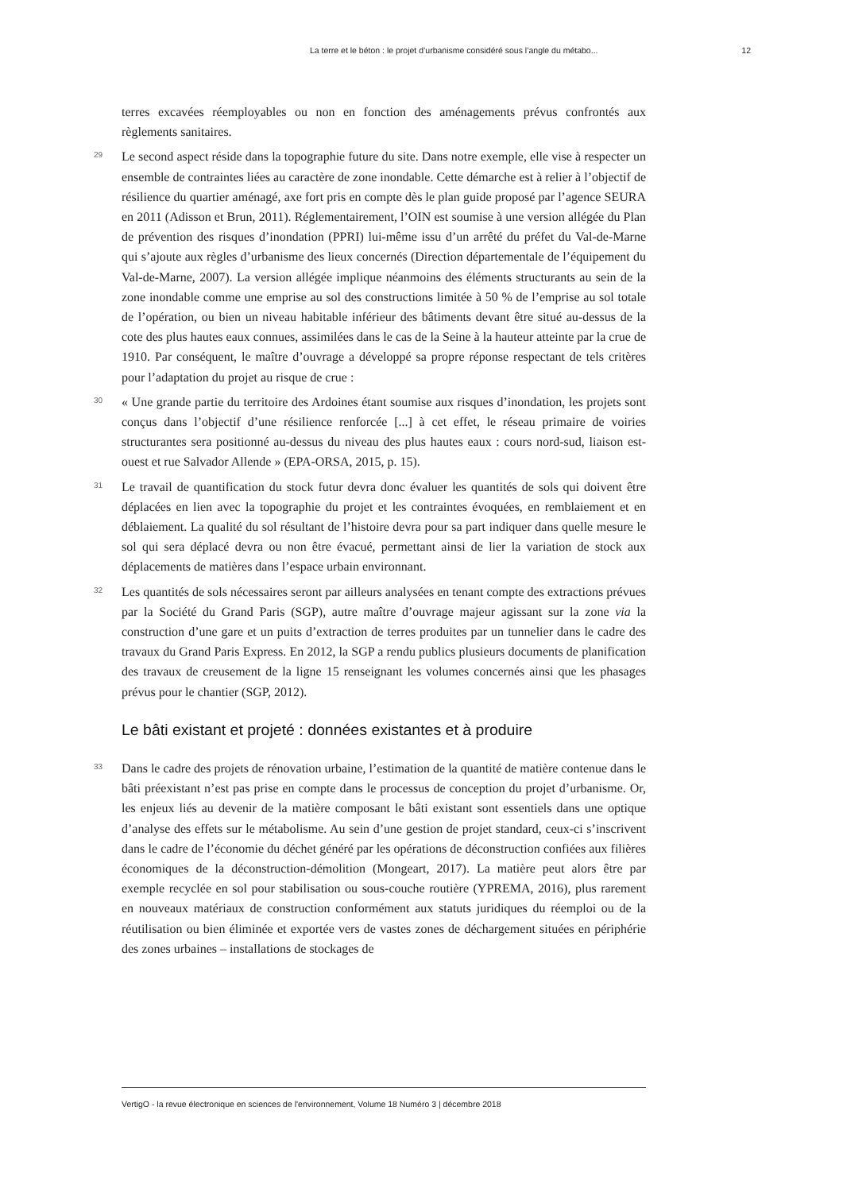La terre et le béton : le projet d’urbanisme considéré sous l’angle du métabo... 12
terres excavées réemployables ou non en fonction des aménagements prévus confrontés aux règlements sanitaires.
29
Le second aspect réside dans la topographie future du site. Dans notre exemple, elle vise à respecter un ensemble de contraintes liées au caractère de zone inondable. Cette démarche est à relier à l’objectif de résilience du quartier aménagé, axe fort pris en compte dès le plan guide proposé par l’agence SEURA en 2011 (Adisson et Brun, 2011). Réglementairement, l’OIN est soumise à une version allégée du Plan de prévention des risques d’inondation (PPRI) lui-même issu d’un arrêté du préfet du Val-de-Marne qui s’ajoute aux règles d’urbanisme des lieux concernés (Direction départementale de l’équipement du Val-de-Marne, 2007). La version allégée implique néanmoins des éléments structurants au sein de la zone inondable comme une emprise au sol des constructions limitée à 50 % de l’emprise au sol totale de l’opération, ou bien un niveau habitable inférieur des bâtiments devant être situé au-dessus de la cote des plus hautes eaux connues, assimilées dans le cas de la Seine à la hauteur atteinte par la crue de 1910. Par conséquent, le maître d’ouvrage a développé sa propre réponse respectant de tels critères pour l’adaptation du projet au risque de crue :
30
« Une grande partie du territoire des Ardoines étant soumise aux risques d’inondation, les projets sont conçus dans l’objectif d’une résilience renforcée [...] à cet effet, le réseau primaire de voiries structurantes sera positionné au-dessus du niveau des plus hautes eaux : cours nord-sud, liaison est-ouest et rue Salvador Allende » (EPA-ORSA, 2015, p. 15).
31
Le travail de quantification du stock futur devra donc évaluer les quantités de sols qui doivent être déplacées en lien avec la topographie du projet et les contraintes évoquées, en remblaiement et en déblaiement. La qualité du sol résultant de l’histoire devra pour sa part indiquer dans quelle mesure le sol qui sera déplacé devra ou non être évacué, permettant ainsi de lier la variation de stock aux déplacements de matières dans l’espace urbain environnant.
32
Les quantités de sols nécessaires seront par ailleurs analysées en tenant compte des extractions prévues par la Société du Grand Paris (SGP), autre maître d’ouvrage majeur agissant sur la zone via la construction d’une gare et un puits d’extraction de terres produites par un tunnelier dans le cadre des travaux du Grand Paris Express. En 2012, la SGP a rendu publics plusieurs documents de planification des travaux de creusement de la ligne 15 renseignant les volumes concernés ainsi que les phasages prévus pour le chantier (SGP, 2012).
Le bâti existant et projeté : données existantes et à produire
33
Dans le cadre des projets de rénovation urbaine, l’estimation de la quantité de matière contenue dans le bâti préexistant n’est pas prise en compte dans le processus de conception du projet d’urbanisme. Or, les enjeux liés au devenir de la matière composant le bâti existant sont essentiels dans une optique d’analyse des effets sur le métabolisme. Au sein d’une gestion de projet standard, ceux-ci s’inscrivent dans le cadre de l’économie du déchet généré par les opérations de déconstruction confiées aux filières économiques de la déconstruction-démolition (Mongeart, 2017). La matière peut alors être par exemple recyclée en sol pour stabilisation ou sous-couche routière (YPREMA, 2016), plus rarement en nouveaux matériaux de construction conformément aux statuts juridiques du réemploi ou de la réutilisation ou bien éliminée et exportée vers de vastes zones de déchargement situées en périphérie des zones urbaines – installations de stockages de
VertigO - la revue électronique en sciences de l'environnement, Volume 18 Numéro 3 | décembre 2018